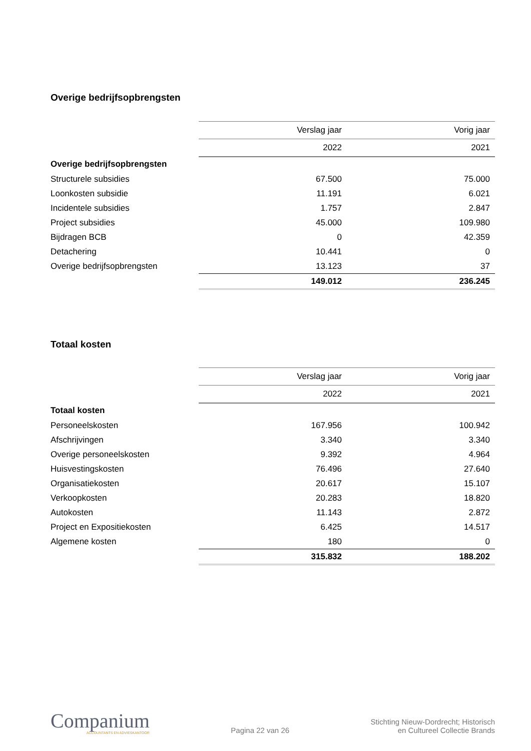Overige bedrijfsopbrengsten
| | Verslag jaar | Vorig jaar |
| | 2022 | 2021 |
| Overige bedrijfsopbrengsten | | |
| Structurele subsidies | 67.500 | 75.000 |
| Loonkosten subsidie | 11.191 | 6.021 |
| Incidentele subsidies | 1.757 | 2.847 |
| Project subsidies | 45.000 | 109.980 |
| Bijdragen BCB | 0 | 42.359 |
| Detachering | 10.441 | 0 |
| Overige bedrijfsopbrengsten | 13.123 | 37 |
| | 149.012 | 236.245 |
Totaal kosten
| | Verslag jaar | Vorig jaar |
| | 2022 | 2021 |
| Totaal kosten | | |
| Personeelskosten | 167.956 | 100.942 |
| Afschrijvingen | 3.340 | 3.340 |
| Overige personeelskosten | 9.392 | 4.964 |
| Huisvestingskosten | 76.496 | 27.640 |
| Organisatiekosten | 20.617 | 15.107 |
| Verkoopkosten | 20.283 | 18.820 |
| Autokosten | 11.143 | 2.872 |
| Project en Expositiekosten | 6.425 | 14.517 |
| Algemene kosten | 180 | 0 |
| | 315.832 | 188.202 |
Companium
ACCOUNTANTS EN ADVIESKANTOOR
Pagina 22 van 26
Stichting Nieuw-Dordrecht; Historisch
en Cultureel Collectie Brands